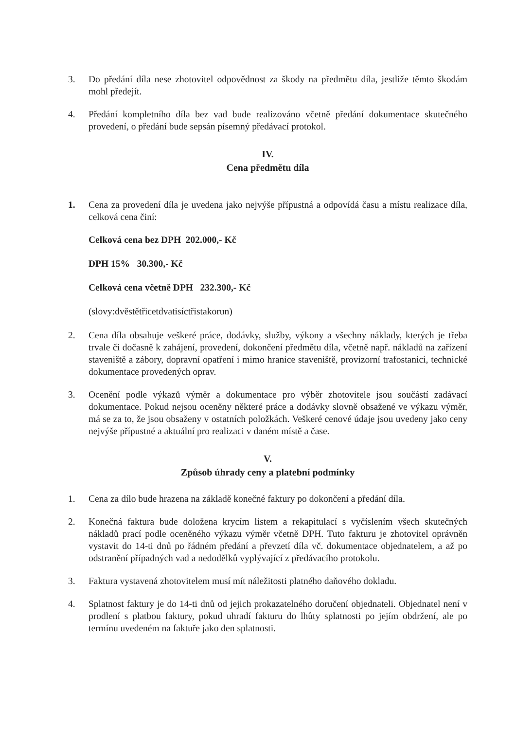3. Do předání díla nese zhotovitel odpovědnost za škody na předmětu díla, jestliže těmto škodám mohl předejít.
4. Předání kompletního díla bez vad bude realizováno včetně předání dokumentace skutečného provedení, o předání bude sepsán písemný předávací protokol.
IV.
Cena předmětu díla
1. Cena za provedení díla je uvedena jako nejvýše přípustná a odpovídá času a místu realizace díla, celková cena činí:
Celková cena bez DPH 202.000,- Kč
DPH 15% 30.300,- Kč
Celková cena včetně DPH 232.300,- Kč
(slovy:dvěstětřicetdvatisíctřistakorun)
2. Cena díla obsahuje veškeré práce, dodávky, služby, výkony a všechny náklady, kterých je třeba trvale či dočasně k zahájení, provedení, dokončení předmětu díla, včetně např. nákladů na zařízení staveniště a zábory, dopravní opatření i mimo hranice staveniště, provizorní trafostanici, technické dokumentace provedených oprav.
3. Ocenění podle výkazů výměr a dokumentace pro výběr zhotovitele jsou součástí zadávací dokumentace. Pokud nejsou oceněny některé práce a dodávky slovně obsažené ve výkazu výměr, má se za to, že jsou obsaženy v ostatních položkách. Veškeré cenové údaje jsou uvedeny jako ceny nejvýše přípustné a aktuální pro realizaci v daném místě a čase.
V.
Způsob úhrady ceny a platební podmínky
1. Cena za dílo bude hrazena na základě konečné faktury po dokončení a předání díla.
2. Konečná faktura bude doložena krycím listem a rekapitulací s vyčíslením všech skutečných nákladů prací podle oceněného výkazu výměr včetně DPH. Tuto fakturu je zhotovitel oprávněn vystavit do 14-ti dnů po řádném předání a převzetí díla vč. dokumentace objednatelem, a až po odstranění případných vad a nedodělků vyplývající z předávacího protokolu.
3. Faktura vystavená zhotovitelem musí mít náležitosti platného daňového dokladu.
4. Splatnost faktury je do 14-ti dnů od jejich prokazatelného doručení objednateli. Objednatel není v prodlení s platbou faktury, pokud uhradí fakturu do lhůty splatnosti po jejím obdržení, ale po termínu uvedeném na faktuře jako den splatnosti.